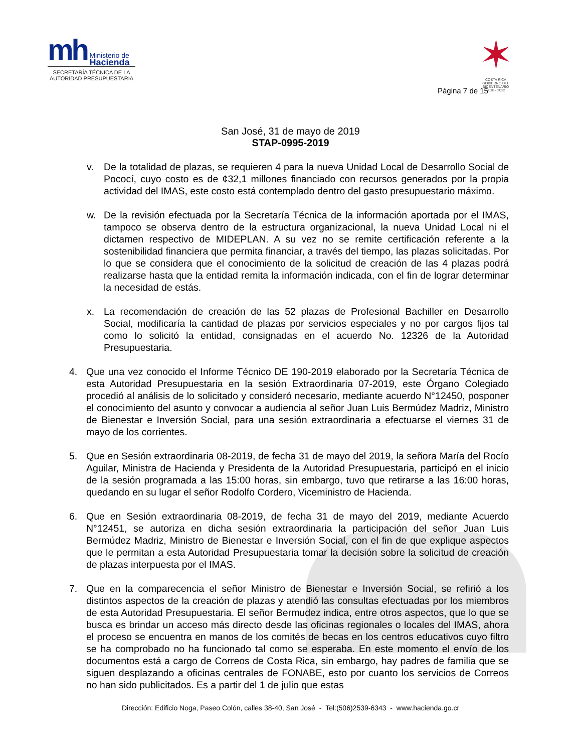mh Ministerio de
Hacienda
SECRETARÍA TÉCNICA DE LA AUTORIDAD PRESUPUESTARIA
✶
COSTA RICA
GOBIERNO DEL BICENTENARIO
2018 - 2022
Página 7 de 15
San José, 31 de mayo de 2019
STAP-0995-2019
v. De la totalidad de plazas, se requieren 4 para la nueva Unidad Local de Desarrollo Social de Pococí, cuyo costo es de ¢32,1 millones financiado con recursos generados por la propia actividad del IMAS, este costo está contemplado dentro del gasto presupuestario máximo.
w. De la revisión efectuada por la Secretaría Técnica de la información aportada por el IMAS, tampoco se observa dentro de la estructura organizacional, la nueva Unidad Local ni el dictamen respectivo de MIDEPLAN. A su vez no se remite certificación referente a la sostenibilidad financiera que permita financiar, a través del tiempo, las plazas solicitadas. Por lo que se considera que el conocimiento de la solicitud de creación de las 4 plazas podrá realizarse hasta que la entidad remita la información indicada, con el fin de lograr determinar la necesidad de estás.
x. La recomendación de creación de las 52 plazas de Profesional Bachiller en Desarrollo Social, modificaría la cantidad de plazas por servicios especiales y no por cargos fijos tal como lo solicitó la entidad, consignadas en el acuerdo No. 12326 de la Autoridad Presupuestaria.
4. Que una vez conocido el Informe Técnico DE 190-2019 elaborado por la Secretaría Técnica de esta Autoridad Presupuestaria en la sesión Extraordinaria 07-2019, este Órgano Colegiado procedió al análisis de lo solicitado y consideró necesario, mediante acuerdo N°12450, posponer el conocimiento del asunto y convocar a audiencia al señor Juan Luis Bermúdez Madriz, Ministro de Bienestar e Inversión Social, para una sesión extraordinaria a efectuarse el viernes 31 de mayo de los corrientes.
5. Que en Sesión extraordinaria 08-2019, de fecha 31 de mayo del 2019, la señora María del Rocío Aguilar, Ministra de Hacienda y Presidenta de la Autoridad Presupuestaria, participó en el inicio de la sesión programada a las 15:00 horas, sin embargo, tuvo que retirarse a las 16:00 horas, quedando en su lugar el señor Rodolfo Cordero, Viceministro de Hacienda.
6. Que en Sesión extraordinaria 08-2019, de fecha 31 de mayo del 2019, mediante Acuerdo N°12451, se autoriza en dicha sesión extraordinaria la participación del señor Juan Luis Bermúdez Madriz, Ministro de Bienestar e Inversión Social, con el fin de que explique aspectos que le permitan a esta Autoridad Presupuestaria tomar la decisión sobre la solicitud de creación de plazas interpuesta por el IMAS.
7. Que en la comparecencia el señor Ministro de Bienestar e Inversión Social, se refirió a los distintos aspectos de la creación de plazas y atendió las consultas efectuadas por los miembros de esta Autoridad Presupuestaria. El señor Bermudez indica, entre otros aspectos, que lo que se busca es brindar un acceso más directo desde las oficinas regionales o locales del IMAS, ahora el proceso se encuentra en manos de los comités de becas en los centros educativos cuyo filtro se ha comprobado no ha funcionado tal como se esperaba. En este momento el envío de los documentos está a cargo de Correos de Costa Rica, sin embargo, hay padres de familia que se siguen desplazando a oficinas centrales de FONABE, esto por cuanto los servicios de Correos no han sido publicitados. Es a partir del 1 de julio que estas
Dirección: Edificio Noga, Paseo Colón, calles 38-40, San José - Tel:(506)2539-6343 - www.hacienda.go.cr